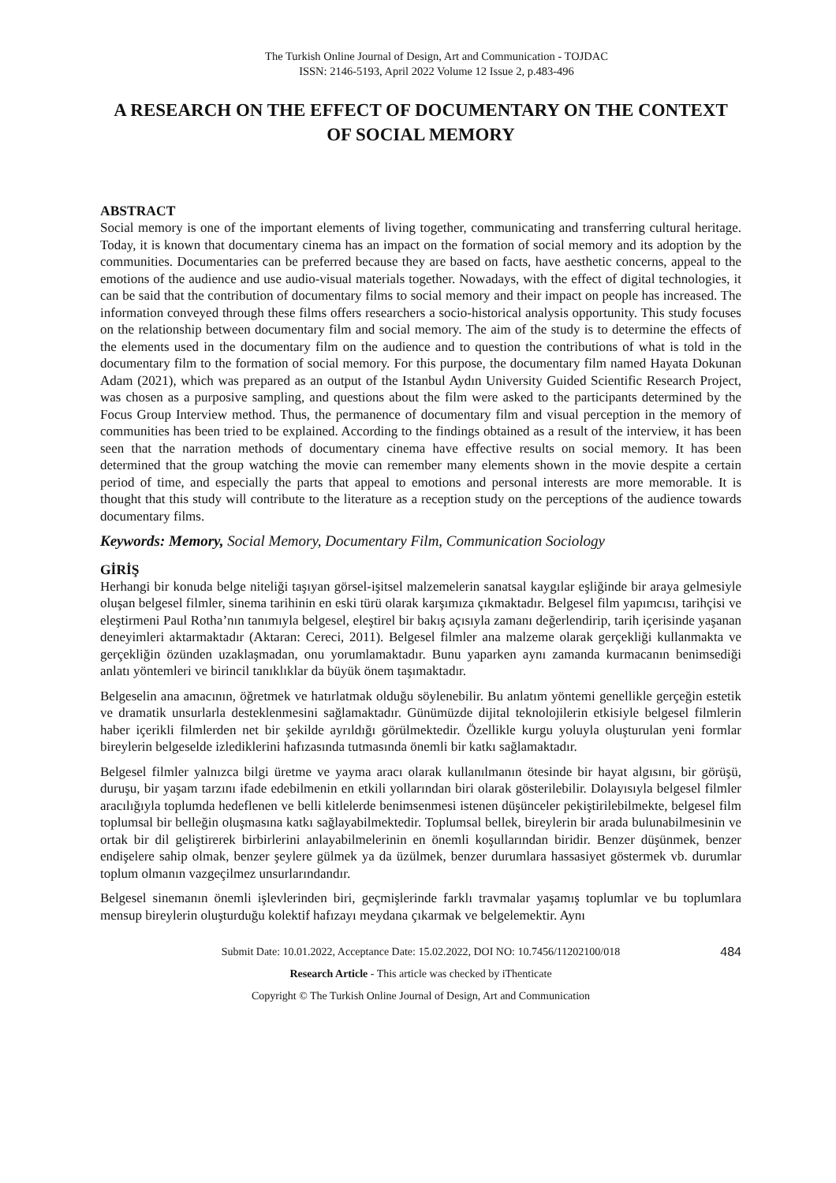The Turkish Online Journal of Design, Art and Communication - TOJDAC
ISSN: 2146-5193, April 2022 Volume 12 Issue 2, p.483-496
A RESEARCH ON THE EFFECT OF DOCUMENTARY ON THE CONTEXT OF SOCIAL MEMORY
ABSTRACT
Social memory is one of the important elements of living together, communicating and transferring cultural heritage. Today, it is known that documentary cinema has an impact on the formation of social memory and its adoption by the communities. Documentaries can be preferred because they are based on facts, have aesthetic concerns, appeal to the emotions of the audience and use audio-visual materials together. Nowadays, with the effect of digital technologies, it can be said that the contribution of documentary films to social memory and their impact on people has increased. The information conveyed through these films offers researchers a socio-historical analysis opportunity. This study focuses on the relationship between documentary film and social memory. The aim of the study is to determine the effects of the elements used in the documentary film on the audience and to question the contributions of what is told in the documentary film to the formation of social memory. For this purpose, the documentary film named Hayata Dokunan Adam (2021), which was prepared as an output of the Istanbul Aydın University Guided Scientific Research Project, was chosen as a purposive sampling, and questions about the film were asked to the participants determined by the Focus Group Interview method. Thus, the permanence of documentary film and visual perception in the memory of communities has been tried to be explained. According to the findings obtained as a result of the interview, it has been seen that the narration methods of documentary cinema have effective results on social memory. It has been determined that the group watching the movie can remember many elements shown in the movie despite a certain period of time, and especially the parts that appeal to emotions and personal interests are more memorable. It is thought that this study will contribute to the literature as a reception study on the perceptions of the audience towards documentary films.
Keywords: Memory, Social Memory, Documentary Film, Communication Sociology
GİRİŞ
Herhangi bir konuda belge niteliği taşıyan görsel-işitsel malzemelerin sanatsal kaygılar eşliğinde bir araya gelmesiyle oluşan belgesel filmler, sinema tarihinin en eski türü olarak karşımıza çıkmaktadır. Belgesel film yapımcısı, tarihçisi ve eleştirmeni Paul Rotha’nın tanımıyla belgesel, eleştirel bir bakış açısıyla zamanı değerlendirip, tarih içerisinde yaşanan deneyimleri aktarmaktadır (Aktaran: Cereci, 2011). Belgesel filmler ana malzeme olarak gerçekliği kullanmakta ve gerçekliğin özünden uzaklaşmadan, onu yorumlamaktadır. Bunu yaparken aynı zamanda kurmacanın benimsediği anlatı yöntemleri ve birincil tanıklıklar da büyük önem taşımaktadır.
Belgeselin ana amacının, öğretmek ve hatırlatmak olduğu söylenebilir. Bu anlatım yöntemi genellikle gerçeğin estetik ve dramatik unsurlarla desteklenmesini sağlamaktadır. Günümüzde dijital teknolojilerin etkisiyle belgesel filmlerin haber içerikli filmlerden net bir şekilde ayrıldığı görülmektedir. Özellikle kurgu yoluyla oluşturulan yeni formlar bireylerin belgeselde izlediklerini hafızasında tutmasında önemli bir katkı sağlamaktadır.
Belgesel filmler yalnızca bilgi üretme ve yayma aracı olarak kullanılmanın ötesinde bir hayat algısını, bir görüşü, duruşu, bir yaşam tarzını ifade edebilmenin en etkili yollarından biri olarak gösterilebilir. Dolayısıyla belgesel filmler aracılığıyla toplumda hedeflenen ve belli kitlelerde benimsenmesi istenen düşünceler pekiştirilebilmekte, belgesel film toplumsal bir belleğin oluşmasına katkı sağlayabilmektedir. Toplumsal bellek, bireylerin bir arada bulunabilmesinin ve ortak bir dil geliştirerek birbirlerini anlayabilmelerinin en önemli koşullarından biridir. Benzer düşünmek, benzer endişelere sahip olmak, benzer şeylere gülmek ya da üzülmek, benzer durumlara hassasiyet göstermek vb. durumlar toplum olmanın vazgeçilmez unsurlarındandır.
Belgesel sinemanın önemli işlevlerinden biri, geçmişlerinde farklı travmalar yaşamış toplumlar ve bu toplumlara mensup bireylerin oluşturduğu kolektif hafızayı meydana çıkarmak ve belgelemektir. Aynı
484 Submit Date: 10.01.2022, Acceptance Date: 15.02.2022, DOI NO: 10.7456/11202100/018
Research Article - This article was checked by iThenticate
Copyright © The Turkish Online Journal of Design, Art and Communication